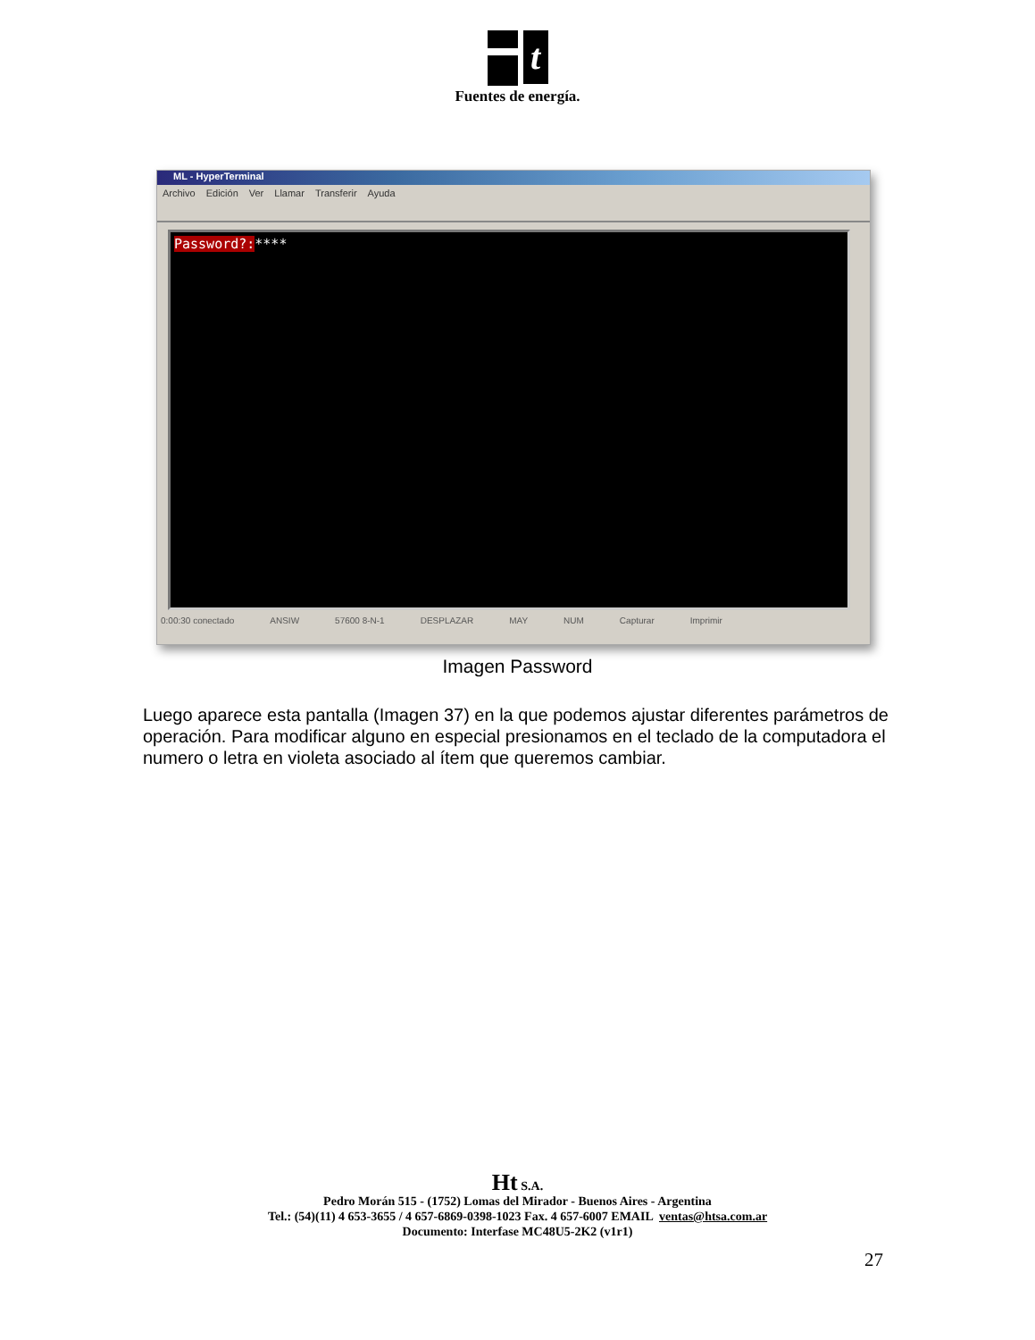t
Fuentes de energía.
ML - HyperTerminal
Archivo Edición Ver Llamar Transferir Ayuda
Password?:****
0:00:30 conectado ANSIW 57600 8-N-1 DESPLAZAR MAY NUM Capturar Imprimir
Imagen Password
Luego aparece esta pantalla (Imagen 37) en la que podemos ajustar diferentes parámetros de operación. Para modificar alguno en especial presionamos en el teclado de la computadora el numero o letra en violeta asociado al ítem que queremos cambiar.
Ht S.A.
Pedro Morán 515 - (1752) Lomas del Mirador - Buenos Aires - Argentina
Tel.: (54)(11) 4 653-3655 / 4 657-6869-0398-1023 Fax. 4 657-6007 EMAIL ventas@htsa.com.ar
Documento: Interfase MC48U5-2K2 (v1r1)
27